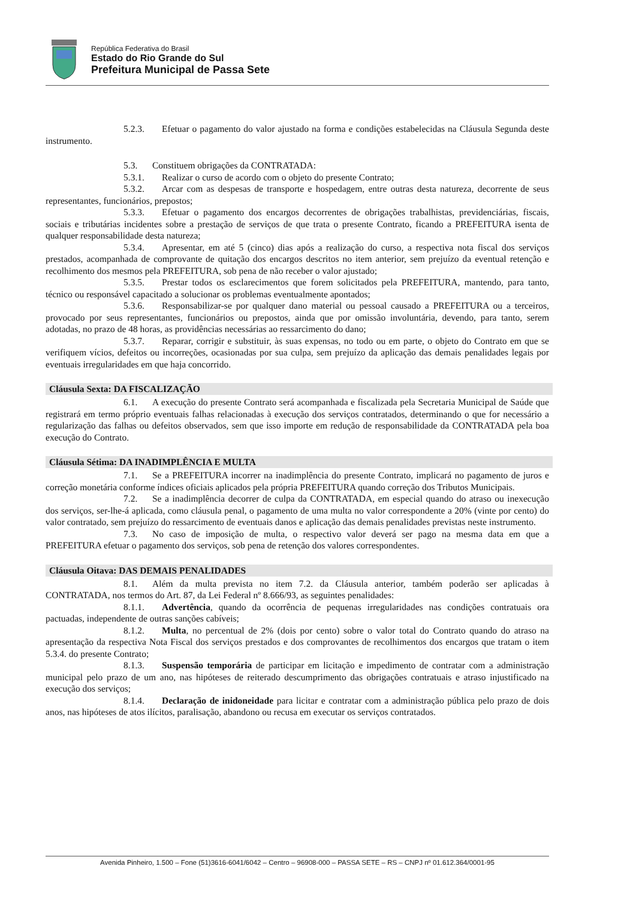República Federativa do Brasil
Estado do Rio Grande do Sul
Prefeitura Municipal de Passa Sete
5.2.3. Efetuar o pagamento do valor ajustado na forma e condições estabelecidas na Cláusula Segunda deste instrumento.
5.3. Constituem obrigações da CONTRATADA:
5.3.1. Realizar o curso de acordo com o objeto do presente Contrato;
5.3.2. Arcar com as despesas de transporte e hospedagem, entre outras desta natureza, decorrente de seus representantes, funcionários, prepostos;
5.3.3. Efetuar o pagamento dos encargos decorrentes de obrigações trabalhistas, previdenciárias, fiscais, sociais e tributárias incidentes sobre a prestação de serviços de que trata o presente Contrato, ficando a PREFEITURA isenta de qualquer responsabilidade desta natureza;
5.3.4. Apresentar, em até 5 (cinco) dias após a realização do curso, a respectiva nota fiscal dos serviços prestados, acompanhada de comprovante de quitação dos encargos descritos no item anterior, sem prejuízo da eventual retenção e recolhimento dos mesmos pela PREFEITURA, sob pena de não receber o valor ajustado;
5.3.5. Prestar todos os esclarecimentos que forem solicitados pela PREFEITURA, mantendo, para tanto, técnico ou responsável capacitado a solucionar os problemas eventualmente apontados;
5.3.6. Responsabilizar-se por qualquer dano material ou pessoal causado a PREFEITURA ou a terceiros, provocado por seus representantes, funcionários ou prepostos, ainda que por omissão involuntária, devendo, para tanto, serem adotadas, no prazo de 48 horas, as providências necessárias ao ressarcimento do dano;
5.3.7. Reparar, corrigir e substituir, às suas expensas, no todo ou em parte, o objeto do Contrato em que se verifiquem vícios, defeitos ou incorreções, ocasionadas por sua culpa, sem prejuízo da aplicação das demais penalidades legais por eventuais irregularidades em que haja concorrido.
Cláusula Sexta: DA FISCALIZAÇÃO
6.1. A execução do presente Contrato será acompanhada e fiscalizada pela Secretaria Municipal de Saúde que registrará em termo próprio eventuais falhas relacionadas à execução dos serviços contratados, determinando o que for necessário a regularização das falhas ou defeitos observados, sem que isso importe em redução de responsabilidade da CONTRATADA pela boa execução do Contrato.
Cláusula Sétima: DA INADIMPLÊNCIA E MULTA
7.1. Se a PREFEITURA incorrer na inadimplência do presente Contrato, implicará no pagamento de juros e correção monetária conforme índices oficiais aplicados pela própria PREFEITURA quando correção dos Tributos Municipais.
7.2. Se a inadimplência decorrer de culpa da CONTRATADA, em especial quando do atraso ou inexecução dos serviços, ser-lhe-á aplicada, como cláusula penal, o pagamento de uma multa no valor correspondente a 20% (vinte por cento) do valor contratado, sem prejuízo do ressarcimento de eventuais danos e aplicação das demais penalidades previstas neste instrumento.
7.3. No caso de imposição de multa, o respectivo valor deverá ser pago na mesma data em que a PREFEITURA efetuar o pagamento dos serviços, sob pena de retenção dos valores correspondentes.
Cláusula Oitava: DAS DEMAIS PENALIDADES
8.1. Além da multa prevista no item 7.2. da Cláusula anterior, também poderão ser aplicadas à CONTRATADA, nos termos do Art. 87, da Lei Federal nº 8.666/93, as seguintes penalidades:
8.1.1. Advertência, quando da ocorrência de pequenas irregularidades nas condições contratuais ora pactuadas, independente de outras sanções cabíveis;
8.1.2. Multa, no percentual de 2% (dois por cento) sobre o valor total do Contrato quando do atraso na apresentação da respectiva Nota Fiscal dos serviços prestados e dos comprovantes de recolhimentos dos encargos que tratam o item 5.3.4. do presente Contrato;
8.1.3. Suspensão temporária de participar em licitação e impedimento de contratar com a administração municipal pelo prazo de um ano, nas hipóteses de reiterado descumprimento das obrigações contratuais e atraso injustificado na execução dos serviços;
8.1.4. Declaração de inidoneidade para licitar e contratar com a administração pública pelo prazo de dois anos, nas hipóteses de atos ilícitos, paralisação, abandono ou recusa em executar os serviços contratados.
Avenida Pinheiro, 1.500 – Fone (51)3616-6041/6042 – Centro – 96908-000 – PASSA SETE – RS – CNPJ nº 01.612.364/0001-95